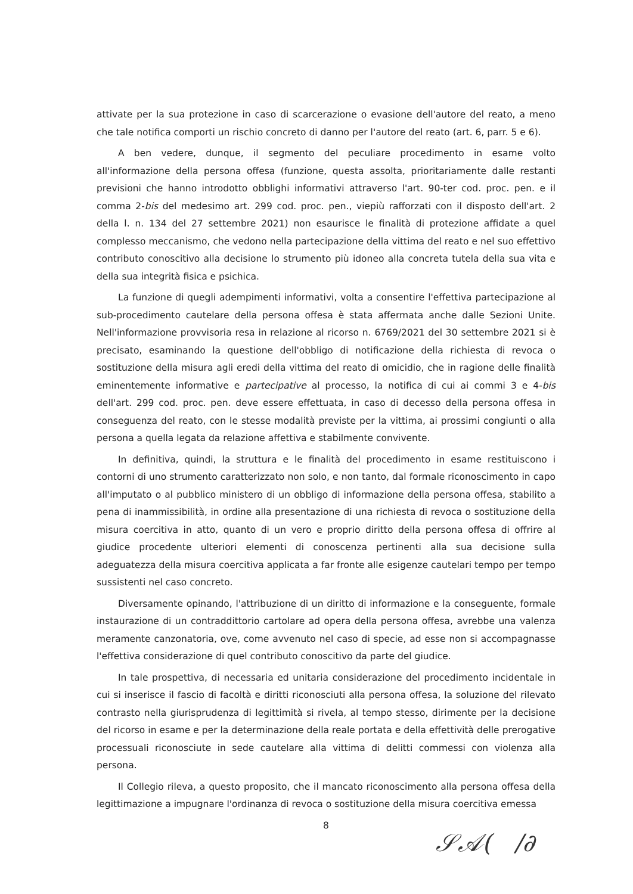attivate per la sua protezione in caso di scarcerazione o evasione dell'autore del reato, a meno che tale notifica comporti un rischio concreto di danno per l'autore del reato (art. 6, parr. 5 e 6).
A ben vedere, dunque, il segmento del peculiare procedimento in esame volto all'informazione della persona offesa (funzione, questa assolta, prioritariamente dalle restanti previsioni che hanno introdotto obblighi informativi attraverso l'art. 90-ter cod. proc. pen. e il comma 2-bis del medesimo art. 299 cod. proc. pen., viepiù rafforzati con il disposto dell'art. 2 della l. n. 134 del 27 settembre 2021) non esaurisce le finalità di protezione affidate a quel complesso meccanismo, che vedono nella partecipazione della vittima del reato e nel suo effettivo contributo conoscitivo alla decisione lo strumento più idoneo alla concreta tutela della sua vita e della sua integrità fisica e psichica.
La funzione di quegli adempimenti informativi, volta a consentire l'effettiva partecipazione al sub-procedimento cautelare della persona offesa è stata affermata anche dalle Sezioni Unite. Nell'informazione provvisoria resa in relazione al ricorso n. 6769/2021 del 30 settembre 2021 si è precisato, esaminando la questione dell'obbligo di notificazione della richiesta di revoca o sostituzione della misura agli eredi della vittima del reato di omicidio, che in ragione delle finalità eminentemente informative e partecipative al processo, la notifica di cui ai commi 3 e 4-bis dell'art. 299 cod. proc. pen. deve essere effettuata, in caso di decesso della persona offesa in conseguenza del reato, con le stesse modalità previste per la vittima, ai prossimi congiunti o alla persona a quella legata da relazione affettiva e stabilmente convivente.
In definitiva, quindi, la struttura e le finalità del procedimento in esame restituiscono i contorni di uno strumento caratterizzato non solo, e non tanto, dal formale riconoscimento in capo all'imputato o al pubblico ministero di un obbligo di informazione della persona offesa, stabilito a pena di inammissibilità, in ordine alla presentazione di una richiesta di revoca o sostituzione della misura coercitiva in atto, quanto di un vero e proprio diritto della persona offesa di offrire al giudice procedente ulteriori elementi di conoscenza pertinenti alla sua decisione sulla adeguatezza della misura coercitiva applicata a far fronte alle esigenze cautelari tempo per tempo sussistenti nel caso concreto.
Diversamente opinando, l'attribuzione di un diritto di informazione e la conseguente, formale instaurazione di un contraddittorio cartolare ad opera della persona offesa, avrebbe una valenza meramente canzonatoria, ove, come avvenuto nel caso di specie, ad esse non si accompagnasse l'effettiva considerazione di quel contributo conoscitivo da parte del giudice.
In tale prospettiva, di necessaria ed unitaria considerazione del procedimento incidentale in cui si inserisce il fascio di facoltà e diritti riconosciuti alla persona offesa, la soluzione del rilevato contrasto nella giurisprudenza di legittimità si rivela, al tempo stesso, dirimente per la decisione del ricorso in esame e per la determinazione della reale portata e della effettività delle prerogative processuali riconosciute in sede cautelare alla vittima di delitti commessi con violenza alla persona.
Il Collegio rileva, a questo proposito, che il mancato riconoscimento alla persona offesa della legittimazione a impugnare l'ordinanza di revoca o sostituzione della misura coercitiva emessa
8
𝒮𝒜( /∂